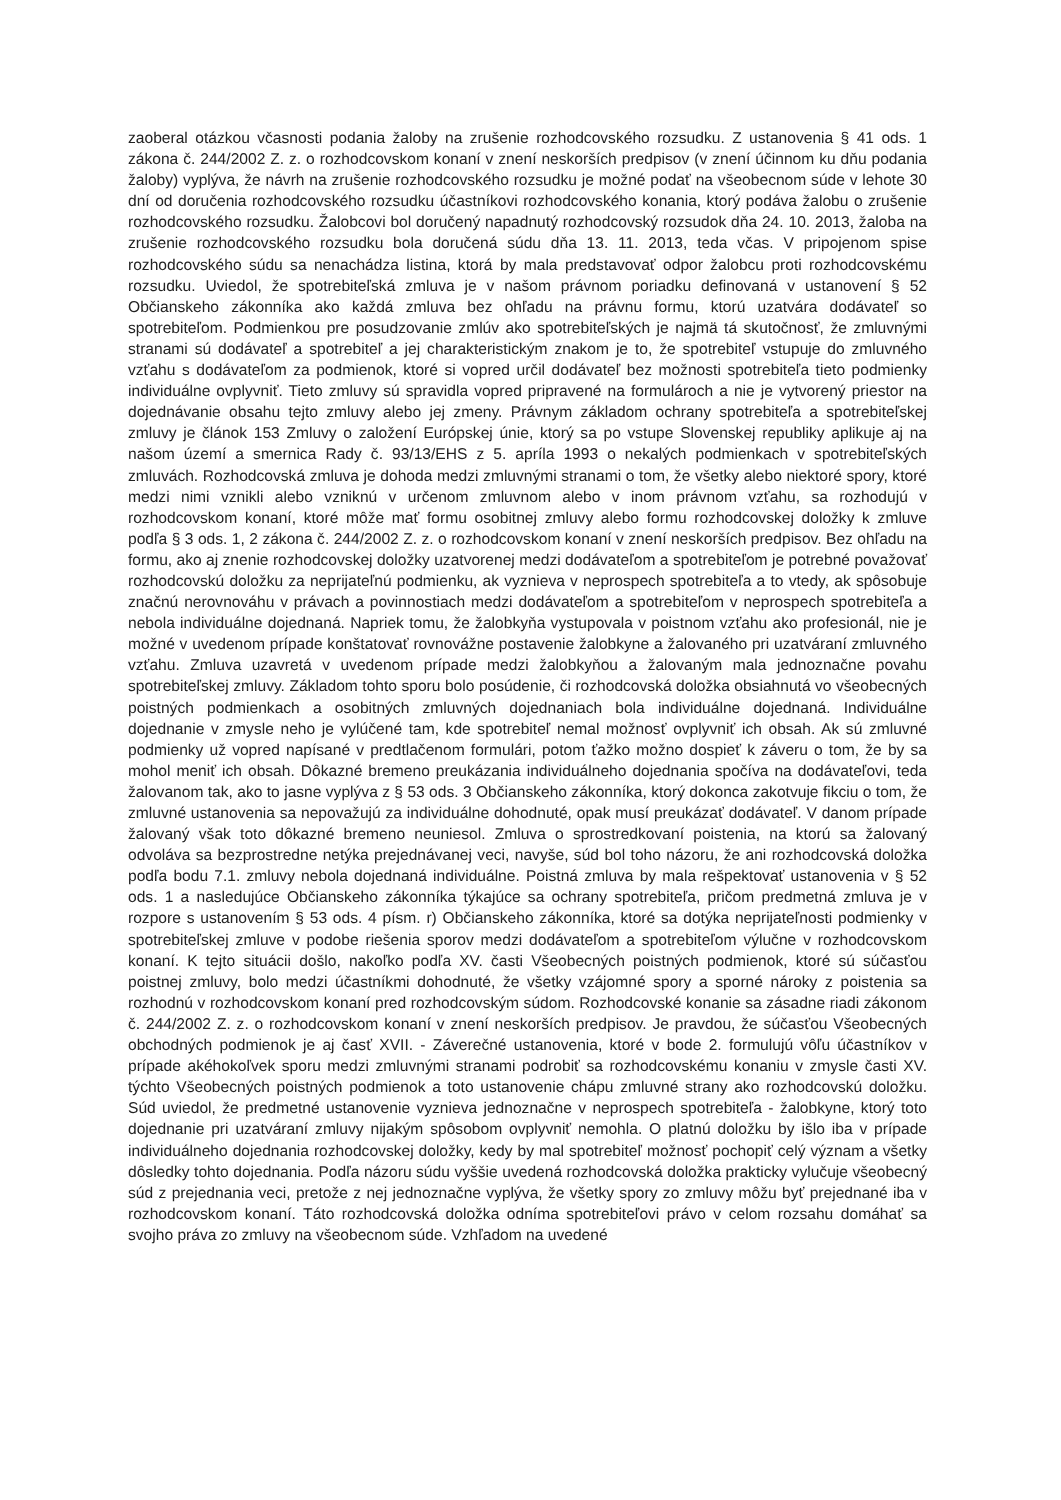zaoberal otázkou včasnosti podania žaloby na zrušenie rozhodcovského rozsudku. Z ustanovenia § 41 ods. 1 zákona č. 244/2002 Z. z. o rozhodcovskom konaní v znení neskorších predpisov (v znení účinnom ku dňu podania žaloby) vyplýva, že návrh na zrušenie rozhodcovského rozsudku je možné podať na všeobecnom súde v lehote 30 dní od doručenia rozhodcovského rozsudku účastníkovi rozhodcovského konania, ktorý podáva žalobu o zrušenie rozhodcovského rozsudku. Žalobcovi bol doručený napadnutý rozhodcovský rozsudok dňa 24. 10. 2013, žaloba na zrušenie rozhodcovského rozsudku bola doručená súdu dňa 13. 11. 2013, teda včas. V pripojenom spise rozhodcovského súdu sa nenachádza listina, ktorá by mala predstavovať odpor žalobcu proti rozhodcovskému rozsudku. Uviedol, že spotrebiteľská zmluva je v našom právnom poriadku definovaná v ustanovení § 52 Občianskeho zákonníka ako každá zmluva bez ohľadu na právnu formu, ktorú uzatvára dodávateľ so spotrebiteľom. Podmienkou pre posudzovanie zmlúv ako spotrebiteľských je najmä tá skutočnosť, že zmluvnými stranami sú dodávateľ a spotrebiteľ a jej charakteristickým znakom je to, že spotrebiteľ vstupuje do zmluvného vzťahu s dodávateľom za podmienok, ktoré si vopred určil dodávateľ bez možnosti spotrebiteľa tieto podmienky individuálne ovplyvniť. Tieto zmluvy sú spravidla vopred pripravené na formulároch a nie je vytvorený priestor na dojednávanie obsahu tejto zmluvy alebo jej zmeny. Právnym základom ochrany spotrebiteľa a spotrebiteľskej zmluvy je článok 153 Zmluvy o založení Európskej únie, ktorý sa po vstupe Slovenskej republiky aplikuje aj na našom území a smernica Rady č. 93/13/EHS z 5. apríla 1993 o nekalých podmienkach v spotrebiteľských zmluvách. Rozhodcovská zmluva je dohoda medzi zmluvnými stranami o tom, že všetky alebo niektoré spory, ktoré medzi nimi vznikli alebo vzniknú v určenom zmluvnom alebo v inom právnom vzťahu, sa rozhodujú v rozhodcovskom konaní, ktoré môže mať formu osobitnej zmluvy alebo formu rozhodcovskej doložky k zmluve podľa § 3 ods. 1, 2 zákona č. 244/2002 Z. z. o rozhodcovskom konaní v znení neskorších predpisov. Bez ohľadu na formu, ako aj znenie rozhodcovskej doložky uzatvorenej medzi dodávateľom a spotrebiteľom je potrebné považovať rozhodcovskú doložku za neprijateľnú podmienku, ak vyznieva v neprospech spotrebiteľa a to vtedy, ak spôsobuje značnú nerovnováhu v právach a povinnostiach medzi dodávateľom a spotrebiteľom v neprospech spotrebiteľa a nebola individuálne dojednaná. Napriek tomu, že žalobkyňa vystupovala v poistnom vzťahu ako profesionál, nie je možné v uvedenom prípade konštatovať rovnovážne postavenie žalobkyne a žalovaného pri uzatváraní zmluvného vzťahu. Zmluva uzavretá v uvedenom prípade medzi žalobkyňou a žalovaným mala jednoznačne povahu spotrebiteľskej zmluvy. Základom tohto sporu bolo posúdenie, či rozhodcovská doložka obsiahnutá vo všeobecných poistných podmienkach a osobitných zmluvných dojednaniach bola individuálne dojednaná. Individuálne dojednanie v zmysle neho je vylúčené tam, kde spotrebiteľ nemal možnosť ovplyvniť ich obsah. Ak sú zmluvné podmienky už vopred napísané v predtlačenom formulári, potom ťažko možno dospieť k záveru o tom, že by sa mohol meniť ich obsah. Dôkazné bremeno preukázania individuálneho dojednania spočíva na dodávateľovi, teda žalovanom tak, ako to jasne vyplýva z § 53 ods. 3 Občianskeho zákonníka, ktorý dokonca zakotvuje fikciu o tom, že zmluvné ustanovenia sa nepovažujú za individuálne dohodnuté, opak musí preukázať dodávateľ. V danom prípade žalovaný však toto dôkazné bremeno neuniesol. Zmluva o sprostredkovaní poistenia, na ktorú sa žalovaný odvoláva sa bezprostredne netýka prejednávanej veci, navyše, súd bol toho názoru, že ani rozhodcovská doložka podľa bodu 7.1. zmluvy nebola dojednaná individuálne. Poistná zmluva by mala rešpektovať ustanovenia v § 52 ods. 1 a nasledujúce Občianskeho zákonníka týkajúce sa ochrany spotrebiteľa, pričom predmetná zmluva je v rozpore s ustanovením § 53 ods. 4 písm. r) Občianskeho zákonníka, ktoré sa dotýka neprijateľnosti podmienky v spotrebiteľskej zmluve v podobe riešenia sporov medzi dodávateľom a spotrebiteľom výlučne v rozhodcovskom konaní. K tejto situácii došlo, nakoľko podľa XV. časti Všeobecných poistných podmienok, ktoré sú súčasťou poistnej zmluvy, bolo medzi účastníkmi dohodnuté, že všetky vzájomné spory a sporné nároky z poistenia sa rozhodnú v rozhodcovskom konaní pred rozhodcovským súdom. Rozhodcovské konanie sa zásadne riadi zákonom č. 244/2002 Z. z. o rozhodcovskom konaní v znení neskorších predpisov. Je pravdou, že súčasťou Všeobecných obchodných podmienok je aj časť XVII. - Záverečné ustanovenia, ktoré v bode 2. formulujú vôľu účastníkov v prípade akéhokoľvek sporu medzi zmluvnými stranami podrobiť sa rozhodcovskému konaniu v zmysle časti XV. týchto Všeobecných poistných podmienok a toto ustanovenie chápu zmluvné strany ako rozhodcovskú doložku. Súd uviedol, že predmetné ustanovenie vyznieva jednoznačne v neprospech spotrebiteľa - žalobkyne, ktorý toto dojednanie pri uzatváraní zmluvy nijakým spôsobom ovplyvniť nemohla. O platnú doložku by išlo iba v prípade individuálneho dojednania rozhodcovskej doložky, kedy by mal spotrebiteľ možnosť pochopiť celý význam a všetky dôsledky tohto dojednania. Podľa názoru súdu vyššie uvedená rozhodcovská doložka prakticky vylučuje všeobecný súd z prejednania veci, pretože z nej jednoznačne vyplýva, že všetky spory zo zmluvy môžu byť prejednané iba v rozhodcovskom konaní. Táto rozhodcovská doložka odníma spotrebiteľovi právo v celom rozsahu domáhať sa svojho práva zo zmluvy na všeobecnom súde. Vzhľadom na uvedené